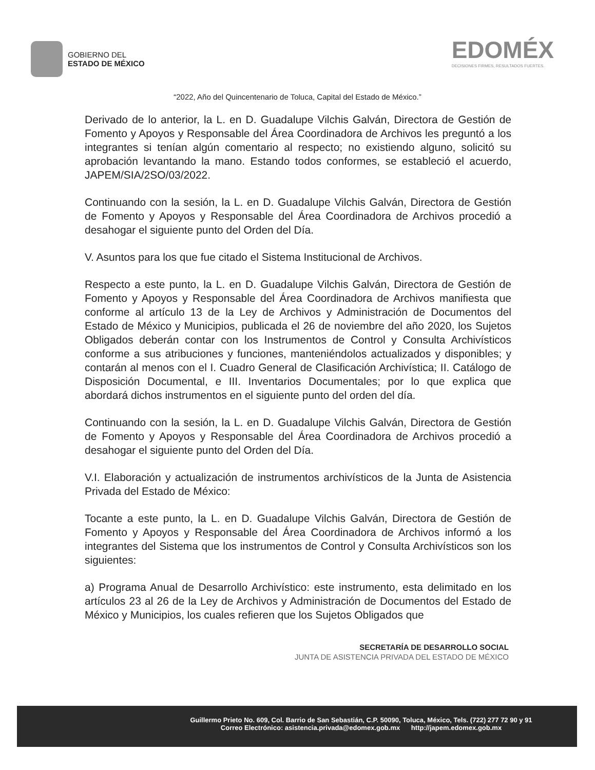GOBIERNO DEL
ESTADO DE MÉXICO
EDOMÉX
DECISIONES FIRMES, RESULTADOS FUERTES.
“2022, Año del Quincentenario de Toluca, Capital del Estado de México.”
Derivado de lo anterior, la L. en D. Guadalupe Vilchis Galván, Directora de Gestión de Fomento y Apoyos y Responsable del Área Coordinadora de Archivos les preguntó a los integrantes si tenían algún comentario al respecto; no existiendo alguno, solicitó su aprobación levantando la mano. Estando todos conformes, se estableció el acuerdo, JAPEM/SIA/2SO/03/2022.
Continuando con la sesión, la L. en D. Guadalupe Vilchis Galván, Directora de Gestión de Fomento y Apoyos y Responsable del Área Coordinadora de Archivos procedió a desahogar el siguiente punto del Orden del Día.
V. Asuntos para los que fue citado el Sistema Institucional de Archivos.
Respecto a este punto, la L. en D. Guadalupe Vilchis Galván, Directora de Gestión de Fomento y Apoyos y Responsable del Área Coordinadora de Archivos manifiesta que conforme al artículo 13 de la Ley de Archivos y Administración de Documentos del Estado de México y Municipios, publicada el 26 de noviembre del año 2020, los Sujetos Obligados deberán contar con los Instrumentos de Control y Consulta Archivísticos conforme a sus atribuciones y funciones, manteniéndolos actualizados y disponibles; y contarán al menos con el I. Cuadro General de Clasificación Archivística; II. Catálogo de Disposición Documental, e III. Inventarios Documentales; por lo que explica que abordará dichos instrumentos en el siguiente punto del orden del día.
Continuando con la sesión, la L. en D. Guadalupe Vilchis Galván, Directora de Gestión de Fomento y Apoyos y Responsable del Área Coordinadora de Archivos procedió a desahogar el siguiente punto del Orden del Día.
V.I. Elaboración y actualización de instrumentos archivísticos de la Junta de Asistencia Privada del Estado de México:
Tocante a este punto, la L. en D. Guadalupe Vilchis Galván, Directora de Gestión de Fomento y Apoyos y Responsable del Área Coordinadora de Archivos informó a los integrantes del Sistema que los instrumentos de Control y Consulta Archivísticos son los siguientes:
a) Programa Anual de Desarrollo Archivístico: este instrumento, esta delimitado en los artículos 23 al 26 de la Ley de Archivos y Administración de Documentos del Estado de México y Municipios, los cuales refieren que los Sujetos Obligados que
SECRETARÍA DE DESARROLLO SOCIAL
JUNTA DE ASISTENCIA PRIVADA DEL ESTADO DE MÉXICO
Guillermo Prieto No. 609, Col. Barrio de San Sebastián, C.P. 50090, Toluca, México, Tels. (722) 277 72 90 y 91
Correo Electrónico: asistencia.privada@edomex.gob.mx http://japem.edomex.gob.mx